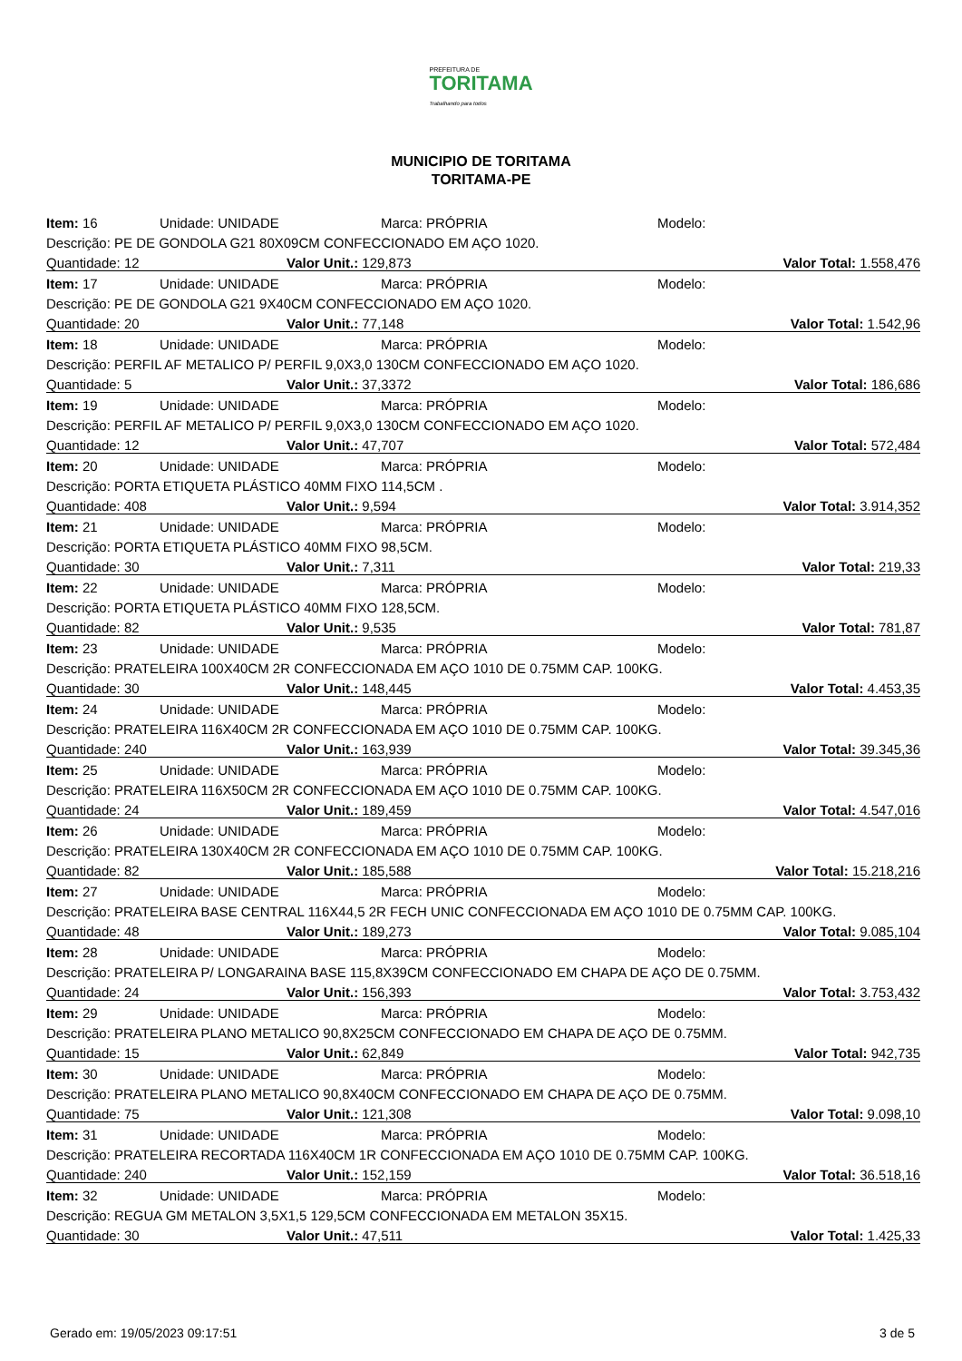PREFEITURA DE
TORITAMA
Trabalhando para todos
MUNICIPIO DE TORITAMA
TORITAMA-PE
| Item: 16 | Unidade: UNIDADE | | Marca: PRÓPRIA | Modelo: |
| Descrição: PE DE GONDOLA G21 80X09CM CONFECCIONADO EM AÇO 1020. | | | | |
| Quantidade: 12 | | Valor Unit.: 129,873 | | Valor Total: 1.558,476 |
| Item: 17 | Unidade: UNIDADE | | Marca: PRÓPRIA | Modelo: |
| Descrição: PE DE GONDOLA G21 9X40CM CONFECCIONADO EM AÇO 1020. | | | | |
| Quantidade: 20 | | Valor Unit.: 77,148 | | Valor Total: 1.542,96 |
| Item: 18 | Unidade: UNIDADE | | Marca: PRÓPRIA | Modelo: |
| Descrição: PERFIL AF METALICO P/ PERFIL 9,0X3,0 130CM CONFECCIONADO EM AÇO 1020. | | | | |
| Quantidade: 5 | | Valor Unit.: 37,3372 | | Valor Total: 186,686 |
| Item: 19 | Unidade: UNIDADE | | Marca: PRÓPRIA | Modelo: |
| Descrição: PERFIL AF METALICO P/ PERFIL 9,0X3,0 130CM CONFECCIONADO EM AÇO 1020. | | | | |
| Quantidade: 12 | | Valor Unit.: 47,707 | | Valor Total: 572,484 |
| Item: 20 | Unidade: UNIDADE | | Marca: PRÓPRIA | Modelo: |
| Descrição: PORTA ETIQUETA PLÁSTICO 40MM FIXO 114,5CM . | | | | |
| Quantidade: 408 | | Valor Unit.: 9,594 | | Valor Total: 3.914,352 |
| Item: 21 | Unidade: UNIDADE | | Marca: PRÓPRIA | Modelo: |
| Descrição: PORTA ETIQUETA PLÁSTICO 40MM FIXO 98,5CM. | | | | |
| Quantidade: 30 | | Valor Unit.: 7,311 | | Valor Total: 219,33 |
| Item: 22 | Unidade: UNIDADE | | Marca: PRÓPRIA | Modelo: |
| Descrição: PORTA ETIQUETA PLÁSTICO 40MM FIXO 128,5CM. | | | | |
| Quantidade: 82 | | Valor Unit.: 9,535 | | Valor Total: 781,87 |
| Item: 23 | Unidade: UNIDADE | | Marca: PRÓPRIA | Modelo: |
| Descrição: PRATELEIRA 100X40CM 2R CONFECCIONADA EM AÇO 1010 DE 0.75MM CAP. 100KG. | | | | |
| Quantidade: 30 | | Valor Unit.: 148,445 | | Valor Total: 4.453,35 |
| Item: 24 | Unidade: UNIDADE | | Marca: PRÓPRIA | Modelo: |
| Descrição: PRATELEIRA 116X40CM 2R CONFECCIONADA EM AÇO 1010 DE 0.75MM CAP. 100KG. | | | | |
| Quantidade: 240 | | Valor Unit.: 163,939 | | Valor Total: 39.345,36 |
| Item: 25 | Unidade: UNIDADE | | Marca: PRÓPRIA | Modelo: |
| Descrição: PRATELEIRA 116X50CM 2R CONFECCIONADA EM AÇO 1010 DE 0.75MM CAP. 100KG. | | | | |
| Quantidade: 24 | | Valor Unit.: 189,459 | | Valor Total: 4.547,016 |
| Item: 26 | Unidade: UNIDADE | | Marca: PRÓPRIA | Modelo: |
| Descrição: PRATELEIRA 130X40CM 2R CONFECCIONADA EM AÇO 1010 DE 0.75MM CAP. 100KG. | | | | |
| Quantidade: 82 | | Valor Unit.: 185,588 | | Valor Total: 15.218,216 |
| Item: 27 | Unidade: UNIDADE | | Marca: PRÓPRIA | Modelo: |
| Descrição: PRATELEIRA BASE CENTRAL 116X44,5 2R FECH UNIC CONFECCIONADA EM AÇO 1010 DE 0.75MM CAP. 100KG. | | | | |
| Quantidade: 48 | | Valor Unit.: 189,273 | | Valor Total: 9.085,104 |
| Item: 28 | Unidade: UNIDADE | | Marca: PRÓPRIA | Modelo: |
| Descrição: PRATELEIRA P/ LONGARAINA BASE 115,8X39CM CONFECCIONADO EM CHAPA DE AÇO DE 0.75MM. | | | | |
| Quantidade: 24 | | Valor Unit.: 156,393 | | Valor Total: 3.753,432 |
| Item: 29 | Unidade: UNIDADE | | Marca: PRÓPRIA | Modelo: |
| Descrição: PRATELEIRA PLANO METALICO 90,8X25CM CONFECCIONADO EM CHAPA DE AÇO DE 0.75MM. | | | | |
| Quantidade: 15 | | Valor Unit.: 62,849 | | Valor Total: 942,735 |
| Item: 30 | Unidade: UNIDADE | | Marca: PRÓPRIA | Modelo: |
| Descrição: PRATELEIRA PLANO METALICO 90,8X40CM CONFECCIONADO EM CHAPA DE AÇO DE 0.75MM. | | | | |
| Quantidade: 75 | | Valor Unit.: 121,308 | | Valor Total: 9.098,10 |
| Item: 31 | Unidade: UNIDADE | | Marca: PRÓPRIA | Modelo: |
| Descrição: PRATELEIRA RECORTADA 116X40CM 1R CONFECCIONADA EM AÇO 1010 DE 0.75MM CAP. 100KG. | | | | |
| Quantidade: 240 | | Valor Unit.: 152,159 | | Valor Total: 36.518,16 |
| Item: 32 | Unidade: UNIDADE | | Marca: PRÓPRIA | Modelo: |
| Descrição: REGUA GM METALON 3,5X1,5 129,5CM CONFECCIONADA EM METALON 35X15. | | | | |
| Quantidade: 30 | | Valor Unit.: 47,511 | | Valor Total: 1.425,33 |
Gerado em: 19/05/2023 09:17:51 3 de 5